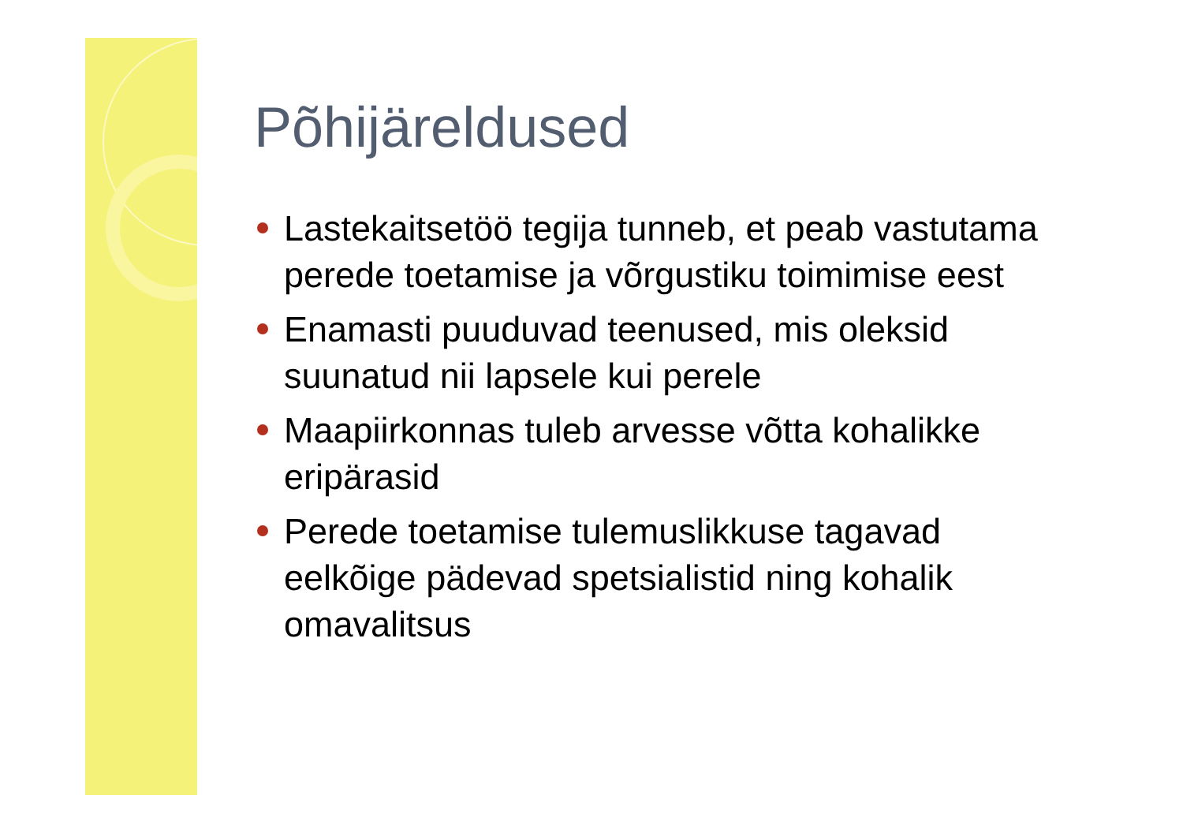Põhijäreldused
Lastekaitsetöö tegija tunneb, et peab vastutama perede toetamise ja võrgustiku toimimise eest
Enamasti puuduvad teenused, mis oleksid suunatud nii lapsele kui perele
Maapiirkonnas tuleb arvesse võtta kohalikke eripärasid
Perede toetamise tulemuslikkuse tagavad eelkõige pädevad spetsialistid ning kohalik omavalitsus